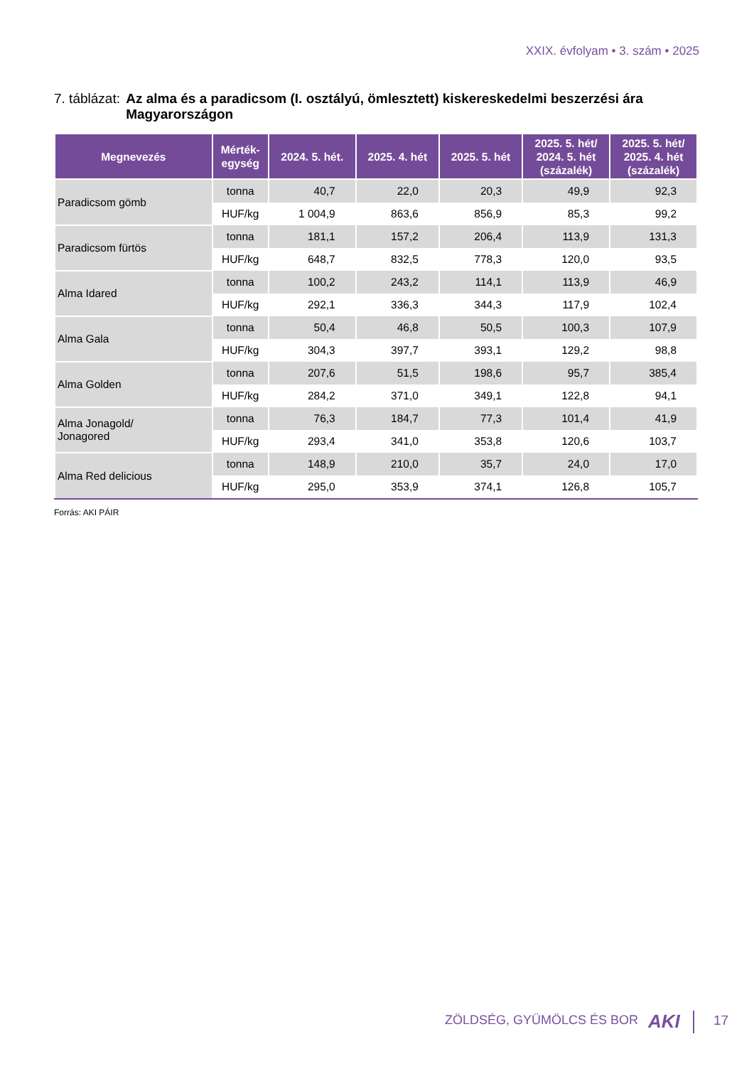XXIX. évfolyam • 3. szám • 2025
7. táblázat:
Az alma és a paradicsom (I. osztályú, ömlesztett) kiskereskedelmi beszerzési ára Magyarországon
| Megnevezés | Mérték- egység | 2024. 5. hét. | 2025. 4. hét | 2025. 5. hét | 2025. 5. hét/ 2024. 5. hét (százalék) | 2025. 5. hét/ 2025. 4. hét (százalék) |
| --- | --- | --- | --- | --- | --- | --- |
| Paradicsom gömb | tonna | 40,7 | 22,0 | 20,3 | 49,9 | 92,3 |
| | HUF/kg | 1 004,9 | 863,6 | 856,9 | 85,3 | 99,2 |
| Paradicsom fürtös | tonna | 181,1 | 157,2 | 206,4 | 113,9 | 131,3 |
| | HUF/kg | 648,7 | 832,5 | 778,3 | 120,0 | 93,5 |
| Alma Idared | tonna | 100,2 | 243,2 | 114,1 | 113,9 | 46,9 |
| | HUF/kg | 292,1 | 336,3 | 344,3 | 117,9 | 102,4 |
| Alma Gala | tonna | 50,4 | 46,8 | 50,5 | 100,3 | 107,9 |
| | HUF/kg | 304,3 | 397,7 | 393,1 | 129,2 | 98,8 |
| Alma Golden | tonna | 207,6 | 51,5 | 198,6 | 95,7 | 385,4 |
| | HUF/kg | 284,2 | 371,0 | 349,1 | 122,8 | 94,1 |
| Alma Jonagold/ Jonagored | tonna | 76,3 | 184,7 | 77,3 | 101,4 | 41,9 |
| | HUF/kg | 293,4 | 341,0 | 353,8 | 120,6 | 103,7 |
| Alma Red delicious | tonna | 148,9 | 210,0 | 35,7 | 24,0 | 17,0 |
| | HUF/kg | 295,0 | 353,9 | 374,1 | 126,8 | 105,7 |
Forrás: AKI PÁIR
ZÖLDSÉG, GYÜMÖLCS ÉS BOR AKI 17